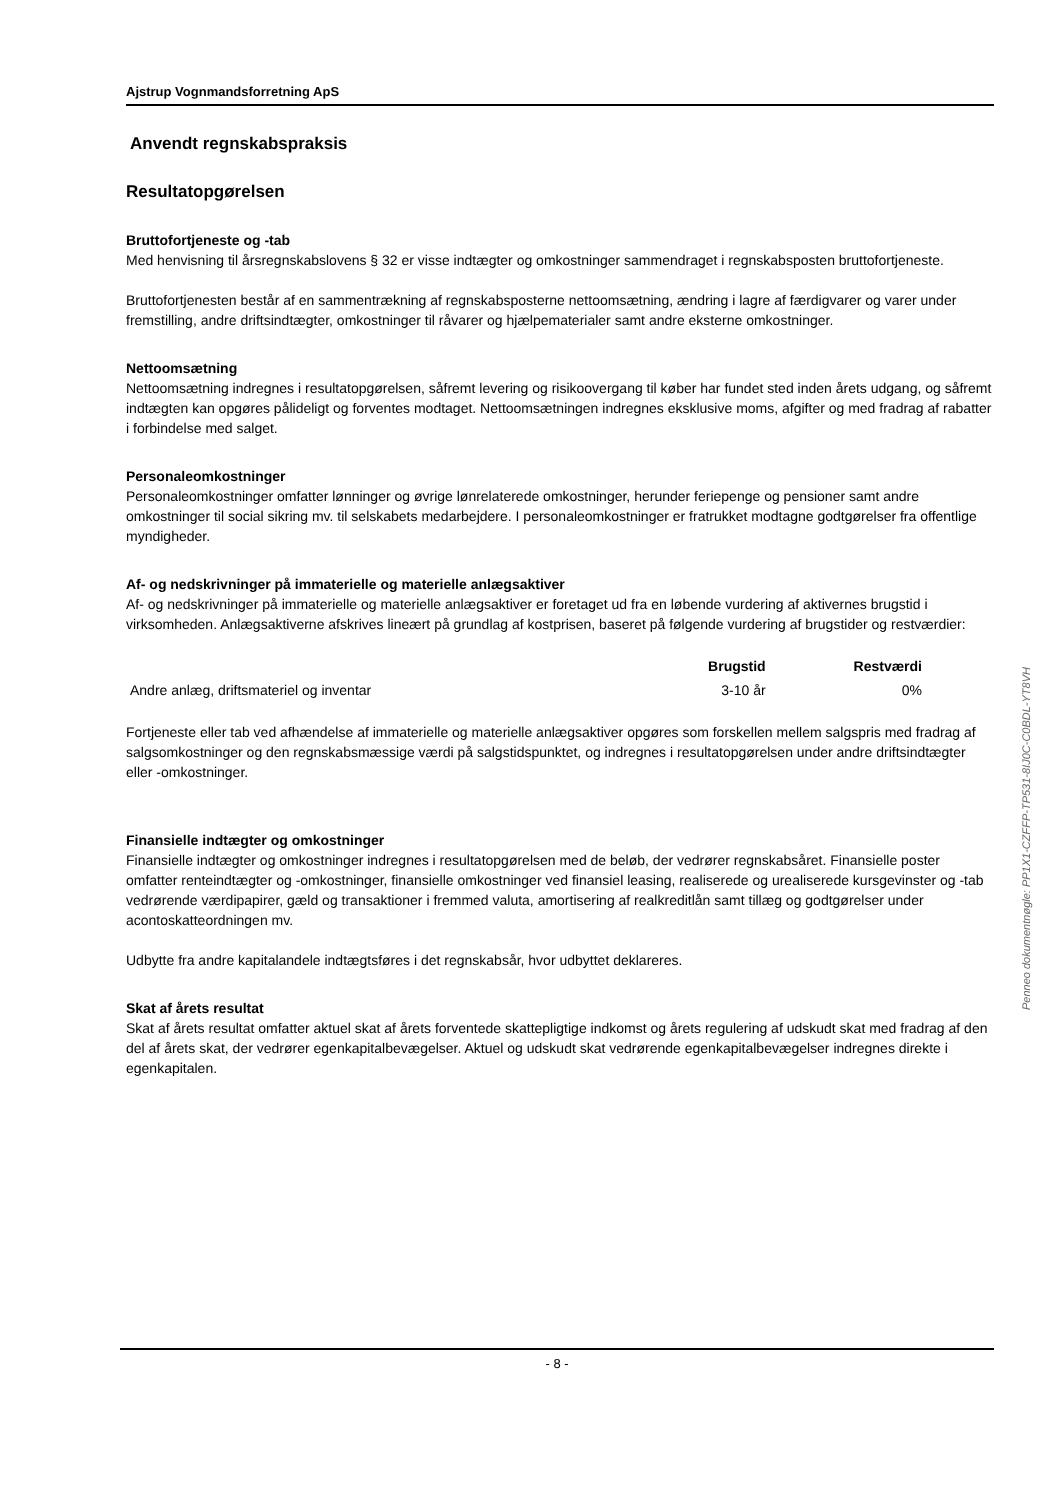Ajstrup Vognmandsforretning ApS
Anvendt regnskabspraksis
Resultatopgørelsen
Bruttofortjeneste og -tab
Med henvisning til årsregnskabslovens § 32 er visse indtægter og omkostninger sammendraget i regnskabsposten bruttofortjeneste.
Bruttofortjenesten består af en sammentrækning af regnskabsposterne nettoomsætning, ændring i lagre af færdigvarer og varer under fremstilling, andre driftsindtægter, omkostninger til råvarer og hjælpematerialer samt andre eksterne omkostninger.
Nettoomsætning
Nettoomsætning indregnes i resultatopgørelsen, såfremt levering og risikoovergang til køber har fundet sted inden årets udgang, og såfremt indtægten kan opgøres pålideligt og forventes modtaget. Nettoomsætningen indregnes eksklusive moms, afgifter og med fradrag af rabatter i forbindelse med salget.
Personaleomkostninger
Personaleomkostninger omfatter lønninger og øvrige lønrelaterede omkostninger, herunder feriepenge og pensioner samt andre omkostninger til social sikring mv. til selskabets medarbejdere. I personaleomkostninger er fratrukket modtagne godtgørelser fra offentlige myndigheder.
Af- og nedskrivninger på immaterielle og materielle anlægsaktiver
Af- og nedskrivninger på immaterielle og materielle anlægsaktiver er foretaget ud fra en løbende vurdering af aktivernes brugstid i virksomheden. Anlægsaktiverne afskrives lineært på grundlag af kostprisen, baseret på følgende vurdering af brugstider og restværdier:
| | Brugstid | Restværdi |
| --- | --- | --- |
| Andre anlæg, driftsmateriel og inventar | 3-10 år | 0% |
Fortjeneste eller tab ved afhændelse af immaterielle og materielle anlægsaktiver opgøres som forskellen mellem salgspris med fradrag af salgsomkostninger og den regnskabsmæssige værdi på salgstidspunktet, og indregnes i resultatopgørelsen under andre driftsindtægter eller -omkostninger.
Finansielle indtægter og omkostninger
Finansielle indtægter og omkostninger indregnes i resultatopgørelsen med de beløb, der vedrører regnskabsåret. Finansielle poster omfatter renteindtægter og -omkostninger, finansielle omkostninger ved finansiel leasing, realiserede og urealiserede kursgevinster og -tab vedrørende værdipapirer, gæld og transaktioner i fremmed valuta, amortisering af realkreditlån samt tillæg og godtgørelser under acontoskatteordningen mv.
Udbytte fra andre kapitalandele indtægtsføres i det regnskabsår, hvor udbyttet deklareres.
Skat af årets resultat
Skat af årets resultat omfatter aktuel skat af årets forventede skattepligtige indkomst og årets regulering af udskudt skat med fradrag af den del af årets skat, der vedrører egenkapitalbevægelser. Aktuel og udskudt skat vedrørende egenkapitalbevægelser indregnes direkte i egenkapitalen.
Penneo dokumentnøgle: PP1X1-CZFFP-TP531-8IJ0C-C0BDL-YT8VH
- 8 -